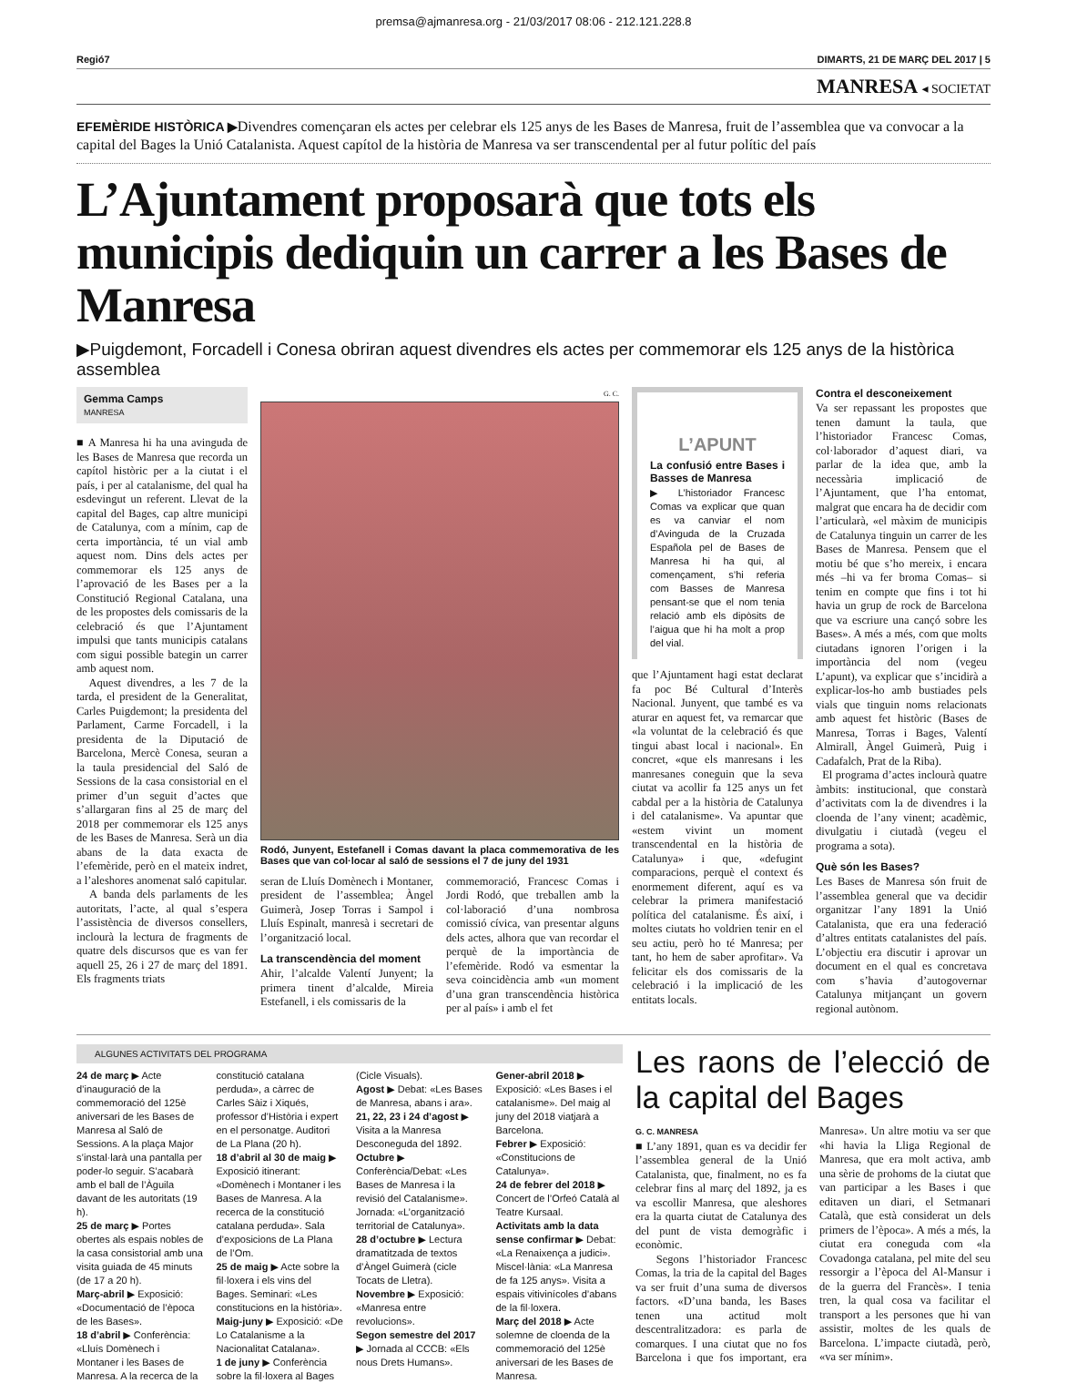premsa@ajmanresa.org - 21/03/2017 08:06 - 212.121.228.8
Regió7 DIMARTS, 21 DE MARÇ DEL 2017 | 5
MANRESA ◂ SOCIETAT
EFEMÈRIDE HISTÒRICA ▶Divendres començaran els actes per celebrar els 125 anys de les Bases de Manresa, fruit de l’assemblea que va convocar a la capital del Bages la Unió Catalanista. Aquest capítol de la història de Manresa va ser transcendental per al futur polític del país
L’Ajuntament proposarà que tots els municipis dediquin un carrer a les Bases de Manresa
▶Puigdemont, Forcadell i Conesa obriran aquest divendres els actes per commemorar els 125 anys de la històrica assemblea
Gemma Camps
MANRESA
■ A Manresa hi ha una avinguda de les Bases de Manresa que recorda un capítol històric per a la ciutat i el país, i per al catalanisme, del qual ha esdevingut un referent. Llevat de la capital del Bages, cap altre municipi de Catalunya, com a mínim, cap de certa importància, té un vial amb aquest nom. Dins dels actes per commemorar els 125 anys de l’aprovació de les Bases per a la Constitució Regional Catalana, una de les propostes dels comissaris de la celebració és que l’Ajuntament impulsi que tants municipis catalans com sigui possible bategin un carrer amb aquest nom.
Aquest divendres, a les 7 de la tarda, el president de la Generalitat, Carles Puigdemont; la presidenta del Parlament, Carme Forcadell, i la presidenta de la Diputació de Barcelona, Mercè Conesa, seuran a la taula presidencial del Saló de Sessions de la casa consistorial en el primer d’un seguit d’actes que s’allargaran fins al 25 de març del 2018 per commemorar els 125 anys de les Bases de Manresa. Serà un dia abans de la data exacta de l’efemèride, però en el mateix indret, a l’aleshores anomenat saló capitular.
A banda dels parlaments de les autoritats, l’acte, al qual s’espera l’assistència de diversos consellers, inclourà la lectura de fragments de quatre dels discursos que es van fer aquell 25, 26 i 27 de març del 1891. Els fragments triats
G. C.
Rodó, Junyent, Estefanell i Comas davant la placa commemorativa de les Bases que van col·locar al saló de sessions el 7 de juny del 1931
seran de Lluís Domènech i Montaner, president de l’assemblea; Àngel Guimerà, Josep Torras i Sampol i Lluís Espinalt, manresà i secretari de l’organització local.
La transcendència del moment
Ahir, l’alcalde Valentí Junyent; la primera tinent d’alcalde, Mireia Estefanell, i els comissaris de la
commemoració, Francesc Comas i Jordi Rodó, que treballen amb la col·laboració d’una nombrosa comissió cívica, van presentar alguns dels actes, alhora que van recordar el perquè de la importància de l’efemèride. Rodó va esmentar la seva coincidència amb «un moment d’una gran transcendència històrica per al país» i amb el fet
L’APUNT
La confusió entre Bases i Basses de Manresa
▶ L’historiador Francesc Comas va explicar que quan es va canviar el nom d’Avinguda de la Cruzada Española pel de Bases de Manresa hi ha qui, al començament, s’hi referia com Basses de Manresa pensant-se que el nom tenia relació amb els dipòsits de l’aigua que hi ha molt a prop del vial.
que l’Ajuntament hagi estat declarat fa poc Bé Cultural d’Interès Nacional. Junyent, que també es va aturar en aquest fet, va remarcar que «la voluntat de la celebració és que tingui abast local i nacional». En concret, «que els manresans i les manresanes coneguin que la seva ciutat va acollir fa 125 anys un fet cabdal per a la història de Catalunya i del catalanisme». Va apuntar que «estem vivint un moment transcendental en la història de Catalunya» i que, «defugint comparacions, perquè el context és enormement diferent, aquí es va celebrar la primera manifestació política del catalanisme. És així, i moltes ciutats ho voldrien tenir en el seu actiu, però ho té Manresa; per tant, ho hem de saber aprofitar». Va felicitar els dos comissaris de la celebració i la implicació de les entitats locals.
Contra el desconeixement
Va ser repassant les propostes que tenen damunt la taula, que l’historiador Francesc Comas, col·laborador d’aquest diari, va parlar de la idea que, amb la necessària implicació de l’Ajuntament, que l’ha entomat, malgrat que encara ha de decidir com l’articularà, «el màxim de municipis de Catalunya tinguin un carrer de les Bases de Manresa. Pensem que el motiu bé que s’ho mereix, i encara més –hi va fer broma Comas– si tenim en compte que fins i tot hi havia un grup de rock de Barcelona que va escriure una cançó sobre les Bases». A més a més, com que molts ciutadans ignoren l’origen i la importància del nom (vegeu L’apunt), va explicar que s’incidirà a explicar-los-ho amb bustiades pels vials que tinguin noms relacionats amb aquest fet històric (Bases de Manresa, Torras i Bages, Valentí Almirall, Àngel Guimerà, Puig i Cadafalch, Prat de la Riba).
El programa d’actes inclourà quatre àmbits: institucional, que constarà d’activitats com la de divendres i la cloenda de l’any vinent; acadèmic, divulgatiu i ciutadà (vegeu el programa a sota).
Què són les Bases?
Les Bases de Manresa són fruit de l’assemblea general que va decidir organitzar l’any 1891 la Unió Catalanista, que era una federació d’altres entitats catalanistes del país. L’objectiu era discutir i aprovar un document en el qual es concretava com s’havia d’autogovernar Catalunya mitjançant un govern regional autònom.
ALGUNES ACTIVITATS DEL PROGRAMA
24 de març ▶ Acte d’inauguració de la commemoració del 125è aniversari de les Bases de Manresa al Saló de Sessions. A la plaça Major s’instal·larà una pantalla per poder-lo seguir. S’acabarà amb el ball de l’Àguila davant de les autoritats (19 h).
25 de març ▶ Portes obertes als espais nobles de la casa consistorial amb una visita guiada de 45 minuts (de 17 a 20 h).
Març-abril ▶ Exposició: «Documentació de l’època de les Bases».
18 d’abril ▶ Conferència: «Lluís Domènech i Montaner i les Bases de Manresa. A la recerca de la constitució catalana perduda», a càrrec de Carles Sàiz i Xiqués, professor d’Història i expert en el personatge. Auditori de La Plana (20 h).
18 d’abril al 30 de maig ▶ Exposició itinerant: «Domènech i Montaner i les Bases de Manresa. A la recerca de la constitució catalana perduda». Sala d’exposicions de La Plana de l’Om.
25 de maig ▶ Acte sobre la fil·loxera i els vins del Bages. Seminari: «Les constitucions en la història».
Maig-juny ▶ Exposició: «De Lo Catalanisme a la Nacionalitat Catalana».
1 de juny ▶ Conferència sobre la fil·loxera al Bages (Cicle Visuals).
Agost ▶ Debat: «Les Bases de Manresa, abans i ara».
21, 22, 23 i 24 d’agost ▶ Visita a la Manresa Desconeguda del 1892.
Octubre ▶ Conferència/Debat: «Les Bases de Manresa i la revisió del Catalanisme». Jornada: «L’organització territorial de Catalunya».
28 d’octubre ▶ Lectura dramatitzada de textos d’Àngel Guimerà (cicle Tocats de Lletra).
Novembre ▶ Exposició: «Manresa entre revolucions».
Segon semestre del 2017 ▶ Jornada al CCCB: «Els nous Drets Humans».
Gener-abril 2018 ▶ Exposició: «Les Bases i el catalanisme». Del maig al juny del 2018 viatjarà a Barcelona.
Febrer ▶ Exposició: «Constitucions de Catalunya».
24 de febrer del 2018 ▶ Concert de l’Orfeó Català al Teatre Kursaal.
Activitats amb la data sense confirmar ▶ Debat: «La Renaixença a judici». Miscel·lània: «La Manresa de fa 125 anys». Visita a espais vitivinícoles d’abans de la fil·loxera.
Març del 2018 ▶ Acte solemne de cloenda de la commemoració del 125è aniversari de les Bases de Manresa.
Les raons de l’elecció de la capital del Bages
G. C. MANRESA
■ L’any 1891, quan es va decidir fer l’assemblea general de la Unió Catalanista, que, finalment, no es fa celebrar fins al març del 1892, ja es va escollir Manresa, que aleshores era la quarta ciutat de Catalunya des del punt de vista demogràfic i econòmic.
Segons l’historiador Francesc Comas, la tria de la capital del Bages va ser fruit d’una suma de diversos factors. «D’una banda, les Bases tenen una actitud molt descentralitzadora: es parla de comarques. I una ciutat que no fos Barcelona i que fos important, era Manresa». Un altre motiu va ser que «hi havia la Lliga Regional de Manresa, que era molt activa, amb una sèrie de prohoms de la ciutat que van participar a les Bases i que editaven un diari, el Setmanari Català, que està considerat un dels primers de l’època». A més a més, la ciutat era coneguda com «la Covadonga catalana, pel mite del seu ressorgir a l’època del Al-Mansur i de la guerra del Francès». I tenia tren, la qual cosa va facilitar el transport a les persones que hi van assistir, moltes de les quals de Barcelona. L’impacte ciutadà, però, «va ser mínim».